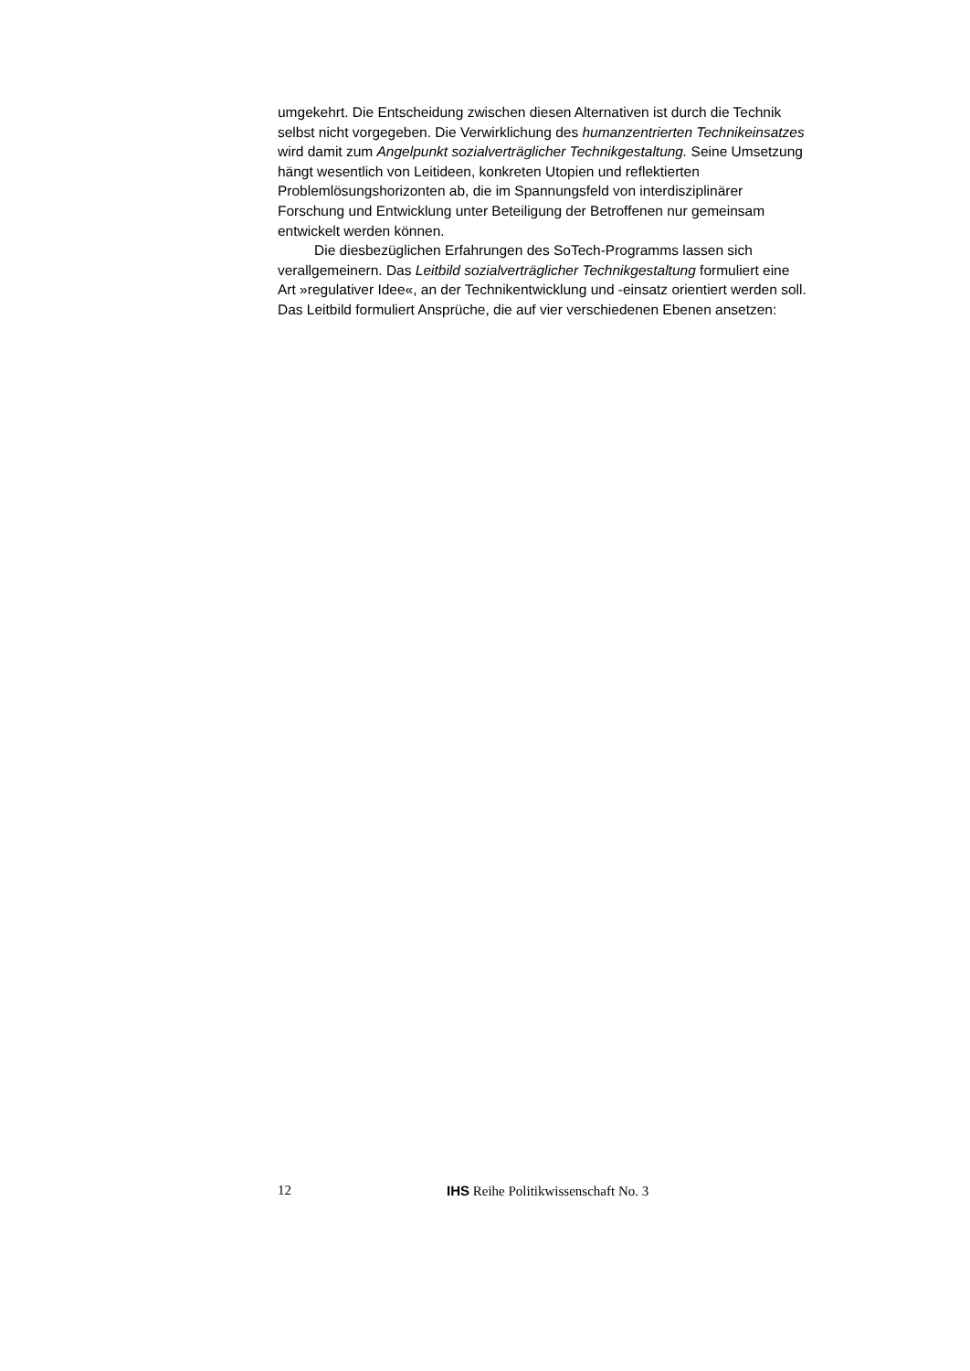umgekehrt. Die Entscheidung zwischen diesen Alternativen ist durch die Technik selbst nicht vorgegeben. Die Verwirklichung des humanzentrierten Technikeinsatzes wird damit zum Angelpunkt sozialverträglicher Technikgestaltung. Seine Umsetzung hängt wesentlich von Leitideen, konkreten Utopien und reflektierten Problemlösungshorizonten ab, die im Spannungsfeld von interdisziplinärer Forschung und Entwicklung unter Beteiligung der Betroffenen nur gemeinsam entwickelt werden können.
Die diesbezüglichen Erfahrungen des SoTech-Programms lassen sich verallgemeinern. Das Leitbild sozialverträglicher Technikgestaltung formuliert eine Art »regulativer Idee«, an der Technikentwicklung und -einsatz orientiert werden soll. Das Leitbild formuliert Ansprüche, die auf vier verschiedenen Ebenen ansetzen:
12 IHS Reihe Politikwissenschaft No. 3